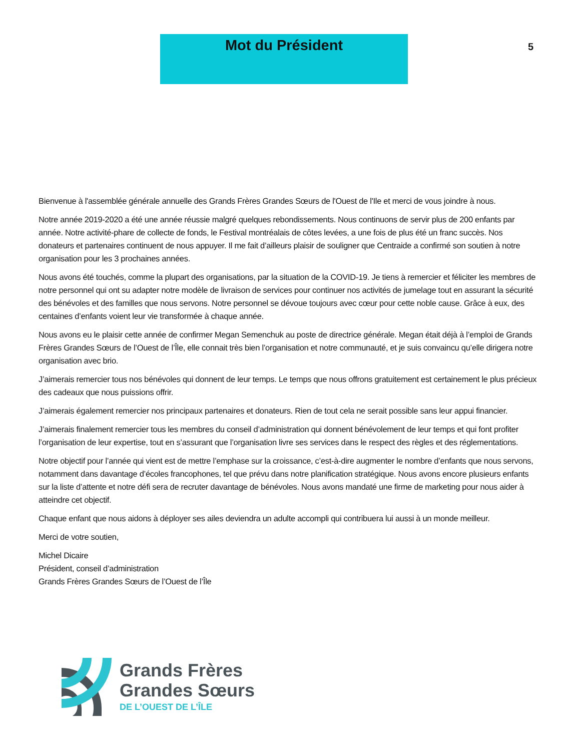Mot du Président
5
Bienvenue à l'assemblée générale annuelle des Grands Frères Grandes Sœurs de l'Ouest de l'Ile et merci de vous joindre à nous.
Notre année 2019-2020 a été une année réussie malgré quelques rebondissements. Nous continuons de servir plus de 200 enfants par année. Notre activité-phare de collecte de fonds, le Festival montréalais de côtes levées, a une fois de plus été un franc succès. Nos donateurs et partenaires continuent de nous appuyer. Il me fait d’ailleurs plaisir de souligner que Centraide a confirmé son soutien à notre organisation pour les 3 prochaines années.
Nous avons été touchés, comme la plupart des organisations, par la situation de la COVID-19. Je tiens à remercier et féliciter les membres de notre personnel qui ont su adapter notre modèle de livraison de services pour continuer nos activités de jumelage tout en assurant la sécurité des bénévoles et des familles que nous servons. Notre personnel se dévoue toujours avec cœur pour cette noble cause. Grâce à eux, des centaines d’enfants voient leur vie transformée à chaque année.
Nous avons eu le plaisir cette année de confirmer Megan Semenchuk au poste de directrice générale. Megan était déjà à l’emploi de Grands Frères Grandes Sœurs de l’Ouest de l’Île, elle connait très bien l’organisation et notre communauté, et je suis convaincu qu’elle dirigera notre organisation avec brio.
J’aimerais remercier tous nos bénévoles qui donnent de leur temps. Le temps que nous offrons gratuitement est certainement le plus précieux des cadeaux que nous puissions offrir.
J’aimerais également remercier nos principaux partenaires et donateurs. Rien de tout cela ne serait possible sans leur appui financier.
J’aimerais finalement remercier tous les membres du conseil d’administration qui donnent bénévolement de leur temps et qui font profiter l’organisation de leur expertise, tout en s’assurant que l’organisation livre ses services dans le respect des règles et des réglementations.
Notre objectif pour l’année qui vient est de mettre l’emphase sur la croissance, c’est-à-dire augmenter le nombre d’enfants que nous servons, notamment dans davantage d’écoles francophones, tel que prévu dans notre planification stratégique. Nous avons encore plusieurs enfants sur la liste d’attente et notre défi sera de recruter davantage de bénévoles. Nous avons mandaté une firme de marketing pour nous aider à atteindre cet objectif.
Chaque enfant que nous aidons à déployer ses ailes deviendra un adulte accompli qui contribuera lui aussi à un monde meilleur.
Merci de votre soutien,
Michel Dicaire
Président, conseil d’administration
Grands Frères Grandes Sœurs de l’Ouest de l’Île
Grands Frères
Grandes Sœurs
DE L’OUEST DE L’ÎLE